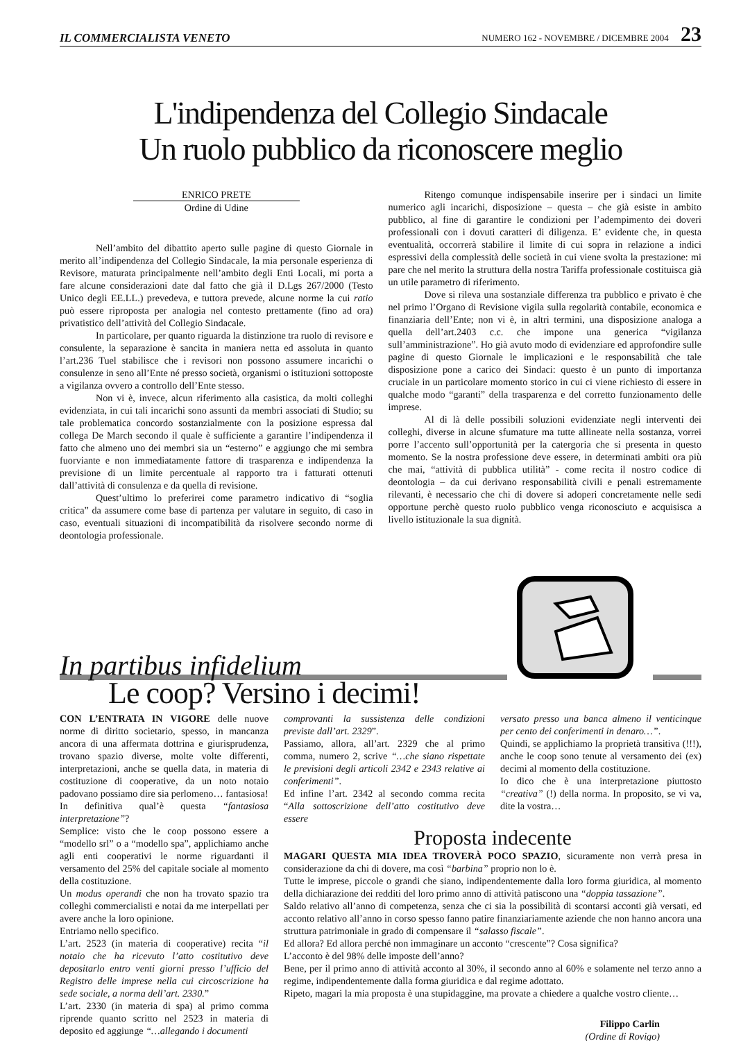IL COMMERCIALISTA VENETO NUMERO 162 - NOVEMBRE / DICEMBRE 2004 23
L'indipendenza del Collegio Sindacale
Un ruolo pubblico da riconoscere meglio
ENRICO PRETE
Ordine di Udine
Nell’ambito del dibattito aperto sulle pagine di questo Giornale in merito all’indipendenza del Collegio Sindacale, la mia personale esperienza di Revisore, maturata principalmente nell’ambito degli Enti Locali, mi porta a fare alcune considerazioni date dal fatto che già il D.Lgs 267/2000 (Testo Unico degli EE.LL.) prevedeva, e tuttora prevede, alcune norme la cui ratio può essere riproposta per analogia nel contesto prettamente (fino ad ora) privatistico dell’attività del Collegio Sindacale.
In particolare, per quanto riguarda la distinzione tra ruolo di revisore e consulente, la separazione è sancita in maniera netta ed assoluta in quanto l’art.236 Tuel stabilisce che i revisori non possono assumere incarichi o consulenze in seno all’Ente né presso società, organismi o istituzioni sottoposte a vigilanza ovvero a controllo dell’Ente stesso.
Non vi è, invece, alcun riferimento alla casistica, da molti colleghi evidenziata, in cui tali incarichi sono assunti da membri associati di Studio; su tale problematica concordo sostanzialmente con la posizione espressa dal collega De March secondo il quale è sufficiente a garantire l’indipendenza il fatto che almeno uno dei membri sia un “esterno” e aggiungo che mi sembra fuorviante e non immediatamente fattore di trasparenza e indipendenza la previsione di un limite percentuale al rapporto tra i fatturati ottenuti dall’attività di consulenza e da quella di revisione.
Quest’ultimo lo preferirei come parametro indicativo di “soglia critica” da assumere come base di partenza per valutare in seguito, di caso in caso, eventuali situazioni di incompatibilità da risolvere secondo norme di deontologia professionale.
Ritengo comunque indispensabile inserire per i sindaci un limite numerico agli incarichi, disposizione – questa – che già esiste in ambito pubblico, al fine di garantire le condizioni per l’adempimento dei doveri professionali con i dovuti caratteri di diligenza. E’ evidente che, in questa eventualità, occorrerà stabilire il limite di cui sopra in relazione a indici espressivi della complessità delle società in cui viene svolta la prestazione: mi pare che nel merito la struttura della nostra Tariffa professionale costituisca già un utile parametro di riferimento.
Dove si rileva una sostanziale differenza tra pubblico e privato è che nel primo l’Organo di Revisione vigila sulla regolarità contabile, economica e finanziaria dell’Ente; non vi è, in altri termini, una disposizione analoga a quella dell’art.2403 c.c. che impone una generica “vigilanza sull’amministrazione”. Ho già avuto modo di evidenziare ed approfondire sulle pagine di questo Giornale le implicazioni e le responsabilità che tale disposizione pone a carico dei Sindaci: questo è un punto di importanza cruciale in un particolare momento storico in cui ci viene richiesto di essere in qualche modo “garanti” della trasparenza e del corretto funzionamento delle imprese.
Al di là delle possibili soluzioni evidenziate negli interventi dei colleghi, diverse in alcune sfumature ma tutte allineate nella sostanza, vorrei porre l’accento sull’opportunità per la catergoria che si presenta in questo momento. Se la nostra professione deve essere, in determinati ambiti ora più che mai, “attività di pubblica utilità” - come recita il nostro codice di deontologia – da cui derivano responsabilità civili e penali estremamente rilevanti, è necessario che chi di dovere si adoperi concretamente nelle sedi opportune perchè questo ruolo pubblico venga riconosciuto e acquisisca a livello istituzionale la sua dignità.
In partibus infidelium
Le coop? Versino i decimi!
CON L’ENTRATA IN VIGORE delle nuove norme di diritto societario, spesso, in mancanza ancora di una affermata dottrina e giurisprudenza, trovano spazio diverse, molte volte differenti, interpretazioni, anche se quella data, in materia di costituzione di cooperative, da un noto notaio padovano possiamo dire sia perlomeno… fantasiosa!
In definitiva qual’è questa “fantasiosa interpretazione”?
Semplice: visto che le coop possono essere a “modello srl” o a “modello spa”, applichiamo anche agli enti cooperativi le norme riguardanti il versamento del 25% del capitale sociale al momento della costituzione.
Un modus operandi che non ha trovato spazio tra colleghi commercialisti e notai da me interpellati per avere anche la loro opinione.
Entriamo nello specifico.
L’art. 2523 (in materia di cooperative) recita “il notaio che ha ricevuto l’atto costitutivo deve depositarlo entro venti giorni presso l’ufficio del Registro delle imprese nella cui circoscrizione ha sede sociale, a norma dell’art. 2330.”
L’art. 2330 (in materia di spa) al primo comma riprende quanto scritto nel 2523 in materia di deposito ed aggiunge “…allegando i documenti
comprovanti la sussistenza delle condizioni previste dall’art. 2329”.
Passiamo, allora, all’art. 2329 che al primo comma, numero 2, scrive “…che siano rispettate le previsioni degli articoli 2342 e 2343 relative ai conferimenti”.
Ed infine l’art. 2342 al secondo comma recita “Alla sottoscrizione dell’atto costitutivo deve essere
versato presso una banca almeno il venticinque per cento dei conferimenti in denaro…”.
Quindi, se applichiamo la proprietà transitiva (!!!), anche le coop sono tenute al versamento dei (ex) decimi al momento della costituzione.
Io dico che è una interpretazione piuttosto “creativa” (!) della norma. In proposito, se vi va, dite la vostra…
Proposta indecente
MAGARI QUESTA MIA IDEA TROVERÀ POCO SPAZIO, sicuramente non verrà presa in considerazione da chi di dovere, ma così “barbina” proprio non lo è.
Tutte le imprese, piccole o grandi che siano, indipendentemente dalla loro forma giuridica, al momento della dichiarazione dei redditi del loro primo anno di attività patiscono una “doppia tassazione”.
Saldo relativo all’anno di competenza, senza che ci sia la possibilità di scontarsi acconti già versati, ed acconto relativo all’anno in corso spesso fanno patire finanziariamente aziende che non hanno ancora una struttura patrimoniale in grado di compensare il “salasso fiscale”.
Ed allora? Ed allora perché non immaginare un acconto “crescente”? Cosa significa?
L’acconto è del 98% delle imposte dell’anno?
Bene, per il primo anno di attività acconto al 30%, il secondo anno al 60% e solamente nel terzo anno a regime, indipendentemente dalla forma giuridica e dal regime adottato.
Ripeto, magari la mia proposta è una stupidaggine, ma provate a chiedere a qualche vostro cliente…
Filippo Carlin
(Ordine di Rovigo)